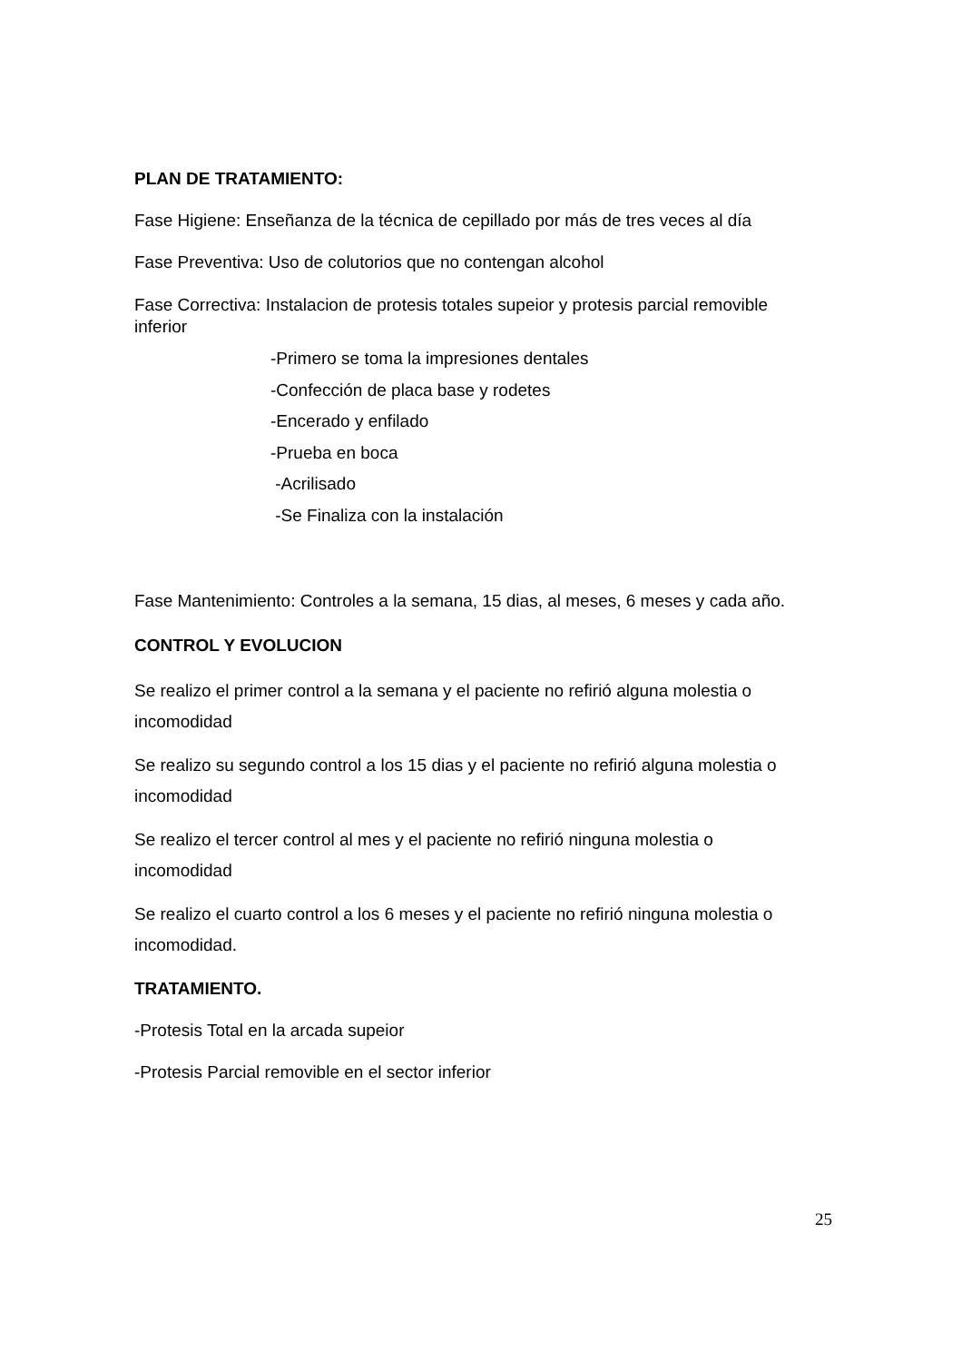PLAN DE TRATAMIENTO:
Fase Higiene: Enseñanza de la técnica de cepillado por más de tres veces al día
Fase Preventiva: Uso de colutorios que no contengan alcohol
Fase Correctiva: Instalacion de protesis totales supeior y protesis parcial removible inferior
-Primero se toma la impresiones dentales
-Confección de placa base y rodetes
-Encerado y enfilado
-Prueba en boca
-Acrilisado
-Se Finaliza con la instalación
Fase Mantenimiento: Controles a la semana, 15 dias, al meses, 6 meses y cada año.
CONTROL Y EVOLUCION
Se realizo el primer control a la semana y el paciente no refirió alguna molestia o incomodidad
Se realizo su segundo control a los 15 dias y el paciente no refirió alguna molestia o incomodidad
Se realizo el tercer control al mes y el paciente no refirió ninguna molestia o incomodidad
Se realizo el cuarto control a los 6 meses y el paciente no refirió ninguna molestia o incomodidad.
TRATAMIENTO.
-Protesis Total en la arcada supeior
-Protesis Parcial removible en el sector inferior
25